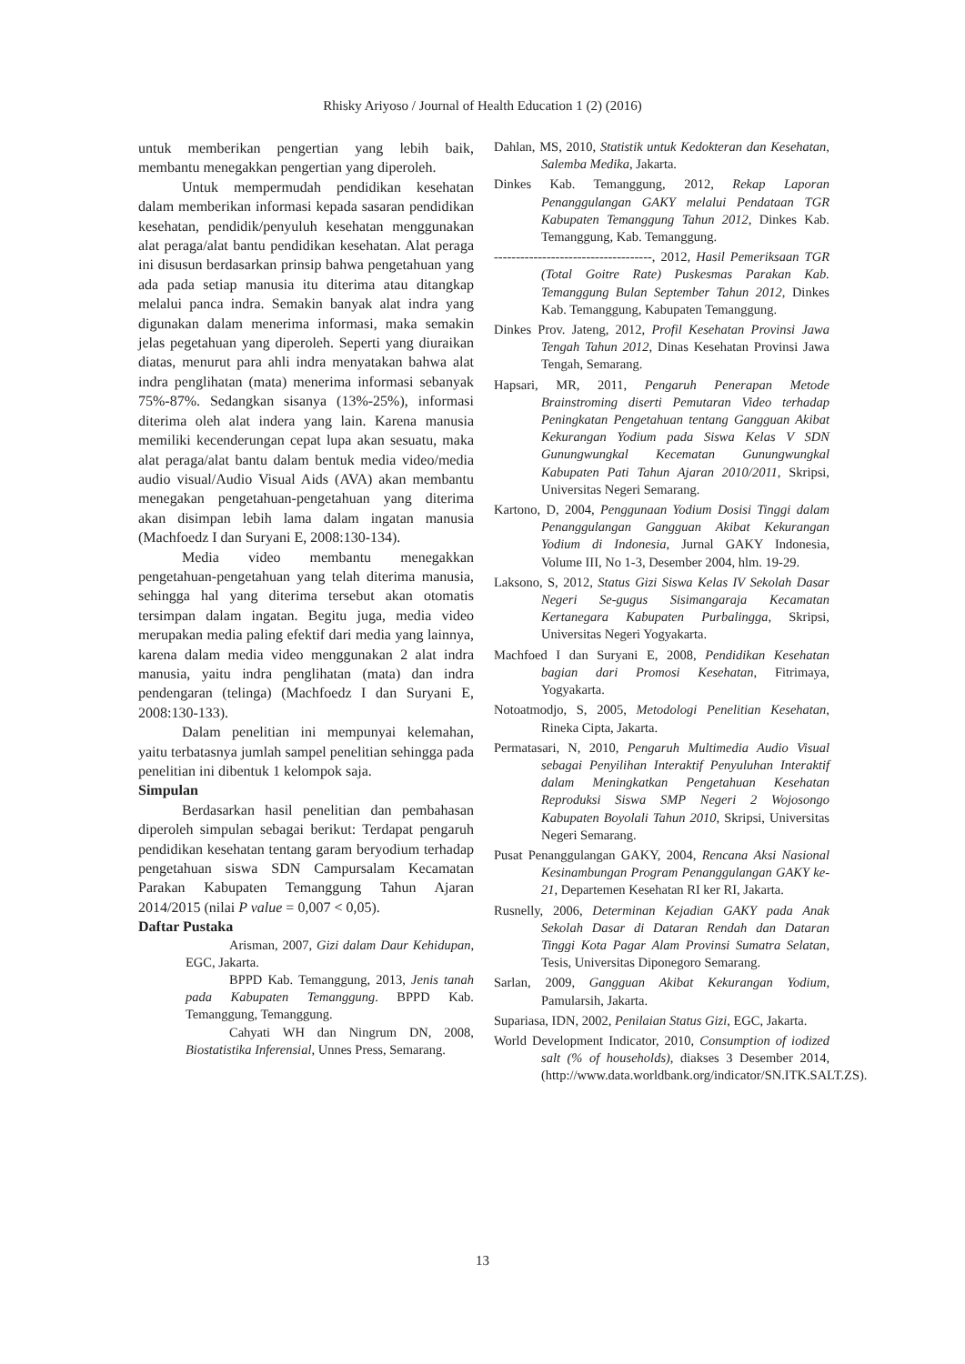Rhisky Ariyoso / Journal of Health Education 1 (2) (2016)
untuk memberikan pengertian yang lebih baik, membantu menegakkan pengertian yang diperoleh.
Untuk mempermudah pendidikan kesehatan dalam memberikan informasi kepada sasaran pendidikan kesehatan, pendidik/penyuluh kesehatan menggunakan alat peraga/alat bantu pendidikan kesehatan. Alat peraga ini disusun berdasarkan prinsip bahwa pengetahuan yang ada pada setiap manusia itu diterima atau ditangkap melalui panca indra. Semakin banyak alat indra yang digunakan dalam menerima informasi, maka semakin jelas pegetahuan yang diperoleh. Seperti yang diuraikan diatas, menurut para ahli indra menyatakan bahwa alat indra penglihatan (mata) menerima informasi sebanyak 75%-87%. Sedangkan sisanya (13%-25%), informasi diterima oleh alat indera yang lain. Karena manusia memiliki kecenderungan cepat lupa akan sesuatu, maka alat peraga/alat bantu dalam bentuk media video/media audio visual/Audio Visual Aids (AVA) akan membantu menegakan pengetahuan-pengetahuan yang diterima akan disimpan lebih lama dalam ingatan manusia (Machfoedz I dan Suryani E, 2008:130-134).
Media video membantu menegakkan pengetahuan-pengetahuan yang telah diterima manusia, sehingga hal yang diterima tersebut akan otomatis tersimpan dalam ingatan. Begitu juga, media video merupakan media paling efektif dari media yang lainnya, karena dalam media video menggunakan 2 alat indra manusia, yaitu indra penglihatan (mata) dan indra pendengaran (telinga) (Machfoedz I dan Suryani E, 2008:130-133).
Dalam penelitian ini mempunyai kelemahan, yaitu terbatasnya jumlah sampel penelitian sehingga pada penelitian ini dibentuk 1 kelompok saja.
Simpulan
Berdasarkan hasil penelitian dan pembahasan diperoleh simpulan sebagai berikut: Terdapat pengaruh pendidikan kesehatan tentang garam beryodium terhadap pengetahuan siswa SDN Campursalam Kecamatan Parakan Kabupaten Temanggung Tahun Ajaran 2014/2015 (nilai P value = 0,007 < 0,05).
Daftar Pustaka
Arisman, 2007, Gizi dalam Daur Kehidupan, EGC, Jakarta.
BPPD Kab. Temanggung, 2013, Jenis tanah pada Kabupaten Temanggung. BPPD Kab. Temanggung, Temanggung.
Cahyati WH dan Ningrum DN, 2008, Biostatistika Inferensial, Unnes Press, Semarang.
Dahlan, MS, 2010, Statistik untuk Kedokteran dan Kesehatan, Salemba Medika, Jakarta.
Dinkes Kab. Temanggung, 2012, Rekap Laporan Penanggulangan GAKY melalui Pendataan TGR Kabupaten Temanggung Tahun 2012, Dinkes Kab. Temanggung, Kab. Temanggung.
------------------------------------, 2012, Hasil Pemeriksaan TGR (Total Goitre Rate) Puskesmas Parakan Kab. Temanggung Bulan September Tahun 2012, Dinkes Kab. Temanggung, Kabupaten Temanggung.
Dinkes Prov. Jateng, 2012, Profil Kesehatan Provinsi Jawa Tengah Tahun 2012, Dinas Kesehatan Provinsi Jawa Tengah, Semarang.
Hapsari, MR, 2011, Pengaruh Penerapan Metode Brainstroming diserti Pemutaran Video terhadap Peningkatan Pengetahuan tentang Gangguan Akibat Kekurangan Yodium pada Siswa Kelas V SDN Gunungwungkal Kecematan Gunungwungkal Kabupaten Pati Tahun Ajaran 2010/2011, Skripsi, Universitas Negeri Semarang.
Kartono, D, 2004, Penggunaan Yodium Dosisi Tinggi dalam Penanggulangan Gangguan Akibat Kekurangan Yodium di Indonesia, Jurnal GAKY Indonesia, Volume III, No 1-3, Desember 2004, hlm. 19-29.
Laksono, S, 2012, Status Gizi Siswa Kelas IV Sekolah Dasar Negeri Se-gugus Sisimangaraja Kecamatan Kertanegara Kabupaten Purbalingga, Skripsi, Universitas Negeri Yogyakarta.
Machfoed I dan Suryani E, 2008, Pendidikan Kesehatan bagian dari Promosi Kesehatan, Fitrimaya, Yogyakarta.
Notoatmodjo, S, 2005, Metodologi Penelitian Kesehatan, Rineka Cipta, Jakarta.
Permatasari, N, 2010, Pengaruh Multimedia Audio Visual sebagai Penyilihan Interaktif Penyuluhan Interaktif dalam Meningkatkan Pengetahuan Kesehatan Reproduksi Siswa SMP Negeri 2 Wojosongo Kabupaten Boyolali Tahun 2010, Skripsi, Universitas Negeri Semarang.
Pusat Penanggulangan GAKY, 2004, Rencana Aksi Nasional Kesinambungan Program Penanggulangan GAKY ke-21, Departemen Kesehatan RI ker RI, Jakarta.
Rusnelly, 2006, Determinan Kejadian GAKY pada Anak Sekolah Dasar di Dataran Rendah dan Dataran Tinggi Kota Pagar Alam Provinsi Sumatra Selatan, Tesis, Universitas Diponegoro Semarang.
Sarlan, 2009, Gangguan Akibat Kekurangan Yodium, Pamularsih, Jakarta.
Supariasa, IDN, 2002, Penilaian Status Gizi, EGC, Jakarta.
World Development Indicator, 2010, Consumption of iodized salt (% of households), diakses 3 Desember 2014, (http://www.data.worldbank.org/indicator/SN.ITK.SALT.ZS).
13